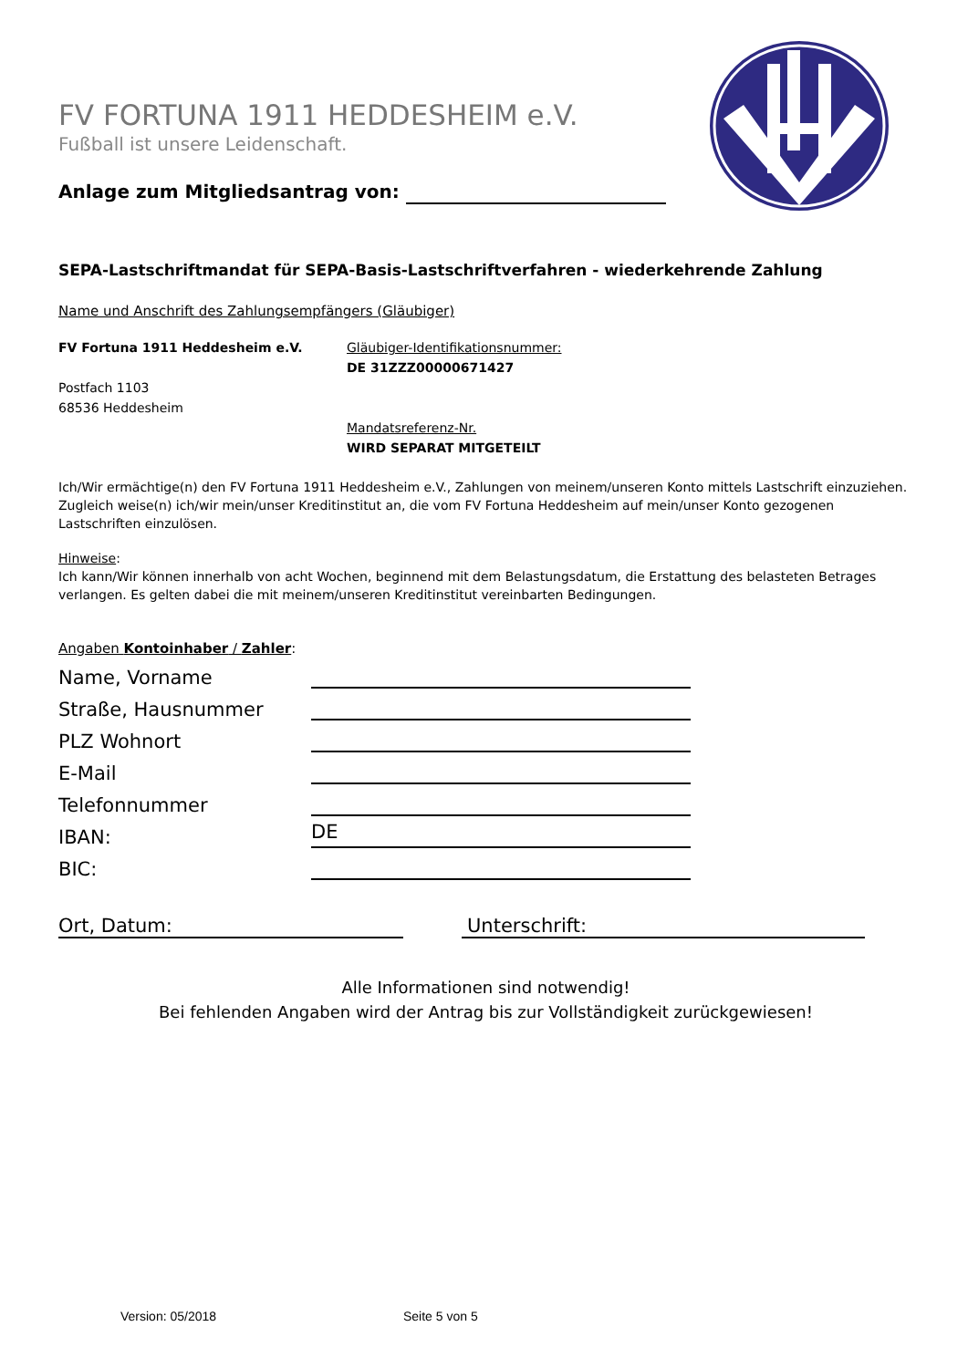FV FORTUNA 1911 HEDDESHEIM e.V.
Fußball ist unsere Leidenschaft.
Anlage zum Mitgliedsantrag von:
SEPA-Lastschriftmandat für SEPA-Basis-Lastschriftverfahren - wiederkehrende Zahlung
Name und Anschrift des Zahlungsempfängers (Gläubiger)
FV Fortuna 1911 Heddesheim e.V.
Postfach 1103
68536 Heddesheim
Gläubiger-Identifikationsnummer:
DE 31ZZZ00000671427
Mandatsreferenz-Nr.
WIRD SEPARAT MITGETEILT
Ich/Wir ermächtige(n) den FV Fortuna 1911 Heddesheim e.V., Zahlungen von meinem/unseren Konto mittels Lastschrift einzuziehen. Zugleich weise(n) ich/wir mein/unser Kreditinstitut an, die vom FV Fortuna Heddesheim auf mein/unser Konto gezogenen Lastschriften einzulösen.
Hinweise:
Ich kann/Wir können innerhalb von acht Wochen, beginnend mit dem Belastungsdatum, die Erstattung des belasteten Betrages verlangen. Es gelten dabei die mit meinem/unseren Kreditinstitut vereinbarten Bedingungen.
Angaben Kontoinhaber / Zahler:
Name, Vorname
Straße, Hausnummer
PLZ Wohnort
E-Mail
Telefonnummer
IBAN:
DE
BIC:
Ort, Datum: Unterschrift:
Alle Informationen sind notwendig!
Bei fehlenden Angaben wird der Antrag bis zur Vollständigkeit zurückgewiesen!
Version: 05/2018 Seite 5 von 5